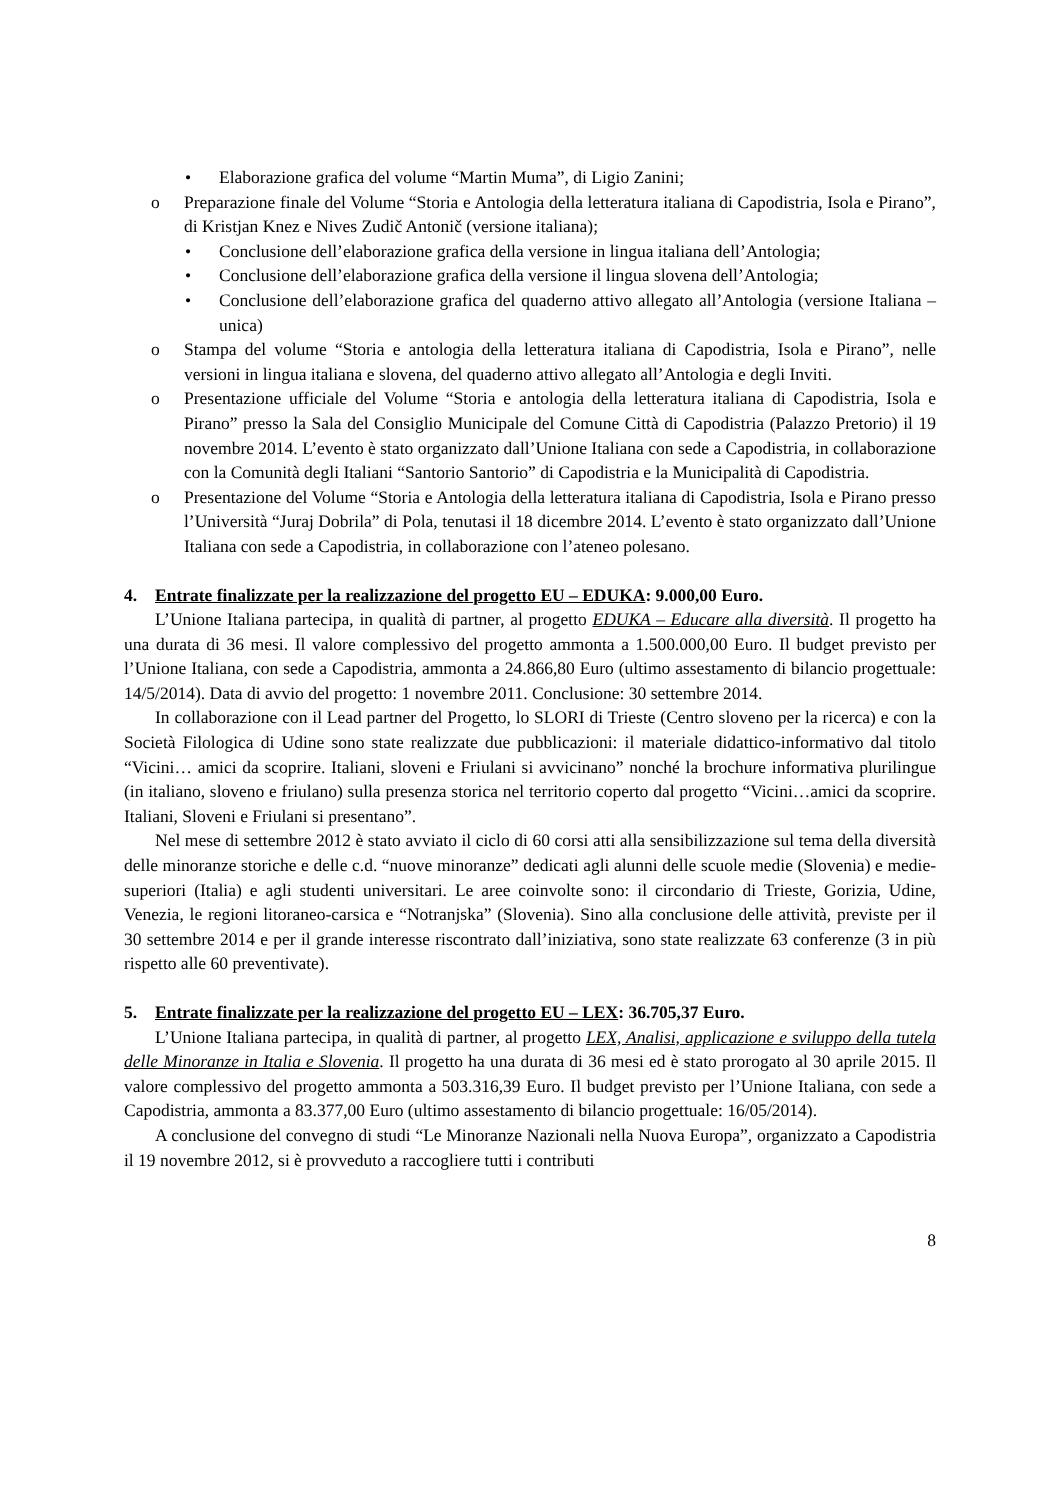• Elaborazione grafica del volume “Martin Muma”, di Ligio Zanini;
o Preparazione finale del Volume “Storia e Antologia della letteratura italiana di Capodistria, Isola e Pirano”, di Kristjan Knez e Nives Zudič Antonič (versione italiana);
• Conclusione dell’elaborazione grafica della versione in lingua italiana dell’Antologia;
• Conclusione dell’elaborazione grafica della versione il lingua slovena dell’Antologia;
• Conclusione dell’elaborazione grafica del quaderno attivo allegato all’Antologia (versione Italiana – unica)
o Stampa del volume “Storia e antologia della letteratura italiana di Capodistria, Isola e Pirano”, nelle versioni in lingua italiana e slovena, del quaderno attivo allegato all’Antologia e degli Inviti.
o Presentazione ufficiale del Volume “Storia e antologia della letteratura italiana di Capodistria, Isola e Pirano” presso la Sala del Consiglio Municipale del Comune Città di Capodistria (Palazzo Pretorio) il 19 novembre 2014. L’evento è stato organizzato dall’Unione Italiana con sede a Capodistria, in collaborazione con la Comunità degli Italiani “Santorio Santorio” di Capodistria e la Municipalità di Capodistria.
o Presentazione del Volume “Storia e Antologia della letteratura italiana di Capodistria, Isola e Pirano presso l’Università “Juraj Dobrila” di Pola, tenutasi il 18 dicembre 2014. L’evento è stato organizzato dall’Unione Italiana con sede a Capodistria, in collaborazione con l’ateneo polesano.
4. Entrate finalizzate per la realizzazione del progetto EU – EDUKA: 9.000,00 Euro.
L’Unione Italiana partecipa, in qualità di partner, al progetto EDUKA – Educare alla diversità. Il progetto ha una durata di 36 mesi. Il valore complessivo del progetto ammonta a 1.500.000,00 Euro. Il budget previsto per l’Unione Italiana, con sede a Capodistria, ammonta a 24.866,80 Euro (ultimo assestamento di bilancio progettuale: 14/5/2014). Data di avvio del progetto: 1 novembre 2011. Conclusione: 30 settembre 2014.
In collaborazione con il Lead partner del Progetto, lo SLORI di Trieste (Centro sloveno per la ricerca) e con la Società Filologica di Udine sono state realizzate due pubblicazioni: il materiale didattico-informativo dal titolo “Vicini… amici da scoprire. Italiani, sloveni e Friulani si avvicinano” nonché la brochure informativa plurilingue (in italiano, sloveno e friulano) sulla presenza storica nel territorio coperto dal progetto “Vicini…amici da scoprire. Italiani, Sloveni e Friulani si presentano”.
Nel mese di settembre 2012 è stato avviato il ciclo di 60 corsi atti alla sensibilizzazione sul tema della diversità delle minoranze storiche e delle c.d. “nuove minoranze” dedicati agli alunni delle scuole medie (Slovenia) e medie-superiori (Italia) e agli studenti universitari. Le aree coinvolte sono: il circondario di Trieste, Gorizia, Udine, Venezia, le regioni litoraneo-carsica e “Notranjska” (Slovenia). Sino alla conclusione delle attività, previste per il 30 settembre 2014 e per il grande interesse riscontrato dall’iniziativa, sono state realizzate 63 conferenze (3 in più rispetto alle 60 preventivate).
5. Entrate finalizzate per la realizzazione del progetto EU – LEX: 36.705,37 Euro.
L’Unione Italiana partecipa, in qualità di partner, al progetto LEX, Analisi, applicazione e sviluppo della tutela delle Minoranze in Italia e Slovenia. Il progetto ha una durata di 36 mesi ed è stato prorogato al 30 aprile 2015. Il valore complessivo del progetto ammonta a 503.316,39 Euro. Il budget previsto per l’Unione Italiana, con sede a Capodistria, ammonta a 83.377,00 Euro (ultimo assestamento di bilancio progettuale: 16/05/2014).
A conclusione del convegno di studi “Le Minoranze Nazionali nella Nuova Europa”, organizzato a Capodistria il 19 novembre 2012, si è provveduto a raccogliere tutti i contributi
8